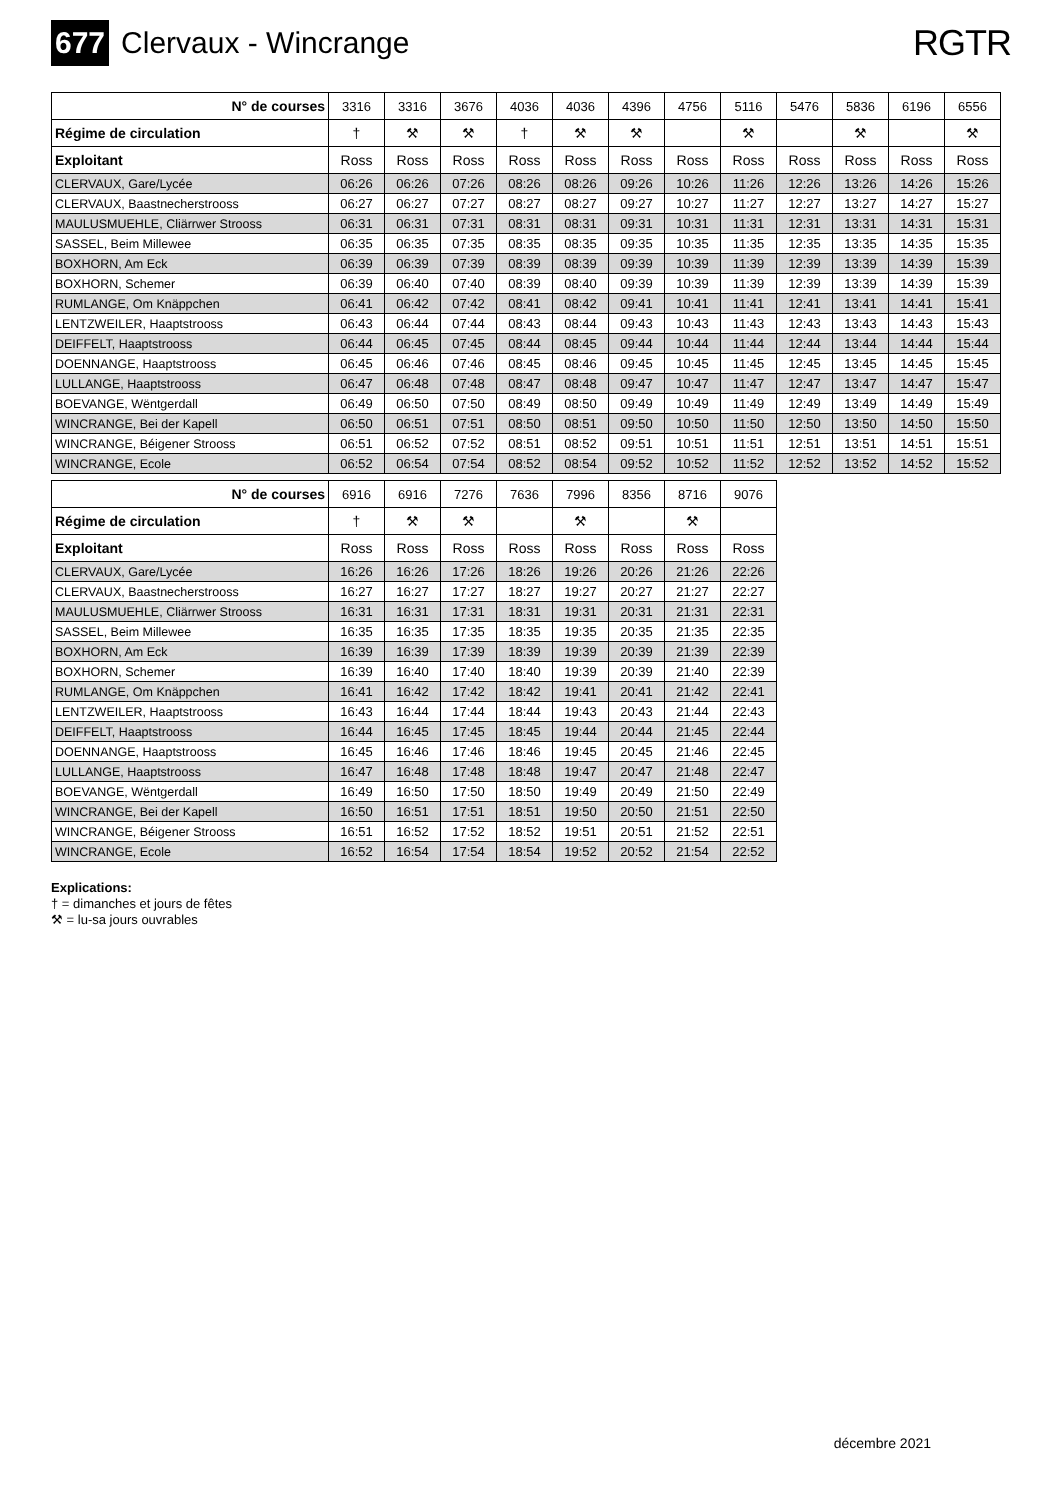677 Clervaux - Wincrange
RGTR
| N° de courses | 3316 | 3316 | 3676 | 4036 | 4036 | 4396 | 4756 | 5116 | 5476 | 5836 | 6196 | 6556 |
| Régime de circulation | † | ⚒ | ⚒ | † | ⚒ | ⚒ | | ⚒ | | ⚒ | | ⚒ |
| Exploitant | Ross | Ross | Ross | Ross | Ross | Ross | Ross | Ross | Ross | Ross | Ross | Ross |
| CLERVAUX, Gare/Lycée | 06:26 | 06:26 | 07:26 | 08:26 | 08:26 | 09:26 | 10:26 | 11:26 | 12:26 | 13:26 | 14:26 | 15:26 |
| CLERVAUX, Baastnecherstrooss | 06:27 | 06:27 | 07:27 | 08:27 | 08:27 | 09:27 | 10:27 | 11:27 | 12:27 | 13:27 | 14:27 | 15:27 |
| MAULUSMUEHLE, Cliärrwer Strooss | 06:31 | 06:31 | 07:31 | 08:31 | 08:31 | 09:31 | 10:31 | 11:31 | 12:31 | 13:31 | 14:31 | 15:31 |
| SASSEL, Beim Millewee | 06:35 | 06:35 | 07:35 | 08:35 | 08:35 | 09:35 | 10:35 | 11:35 | 12:35 | 13:35 | 14:35 | 15:35 |
| BOXHORN, Am Eck | 06:39 | 06:39 | 07:39 | 08:39 | 08:39 | 09:39 | 10:39 | 11:39 | 12:39 | 13:39 | 14:39 | 15:39 |
| BOXHORN, Schemer | 06:39 | 06:40 | 07:40 | 08:39 | 08:40 | 09:39 | 10:39 | 11:39 | 12:39 | 13:39 | 14:39 | 15:39 |
| RUMLANGE, Om Knäppchen | 06:41 | 06:42 | 07:42 | 08:41 | 08:42 | 09:41 | 10:41 | 11:41 | 12:41 | 13:41 | 14:41 | 15:41 |
| LENTZWEILER, Haaptstrooss | 06:43 | 06:44 | 07:44 | 08:43 | 08:44 | 09:43 | 10:43 | 11:43 | 12:43 | 13:43 | 14:43 | 15:43 |
| DEIFFELT, Haaptstrooss | 06:44 | 06:45 | 07:45 | 08:44 | 08:45 | 09:44 | 10:44 | 11:44 | 12:44 | 13:44 | 14:44 | 15:44 |
| DOENNANGE, Haaptstrooss | 06:45 | 06:46 | 07:46 | 08:45 | 08:46 | 09:45 | 10:45 | 11:45 | 12:45 | 13:45 | 14:45 | 15:45 |
| LULLANGE, Haaptstrooss | 06:47 | 06:48 | 07:48 | 08:47 | 08:48 | 09:47 | 10:47 | 11:47 | 12:47 | 13:47 | 14:47 | 15:47 |
| BOEVANGE, Wëntgerdall | 06:49 | 06:50 | 07:50 | 08:49 | 08:50 | 09:49 | 10:49 | 11:49 | 12:49 | 13:49 | 14:49 | 15:49 |
| WINCRANGE, Bei der Kapell | 06:50 | 06:51 | 07:51 | 08:50 | 08:51 | 09:50 | 10:50 | 11:50 | 12:50 | 13:50 | 14:50 | 15:50 |
| WINCRANGE, Béigener Strooss | 06:51 | 06:52 | 07:52 | 08:51 | 08:52 | 09:51 | 10:51 | 11:51 | 12:51 | 13:51 | 14:51 | 15:51 |
| WINCRANGE, Ecole | 06:52 | 06:54 | 07:54 | 08:52 | 08:54 | 09:52 | 10:52 | 11:52 | 12:52 | 13:52 | 14:52 | 15:52 |
| N° de courses | 6916 | 6916 | 7276 | 7636 | 7996 | 8356 | 8716 | 9076 |
| Régime de circulation | † | ⚒ | ⚒ | | ⚒ | | ⚒ | |
| Exploitant | Ross | Ross | Ross | Ross | Ross | Ross | Ross | Ross |
| CLERVAUX, Gare/Lycée | 16:26 | 16:26 | 17:26 | 18:26 | 19:26 | 20:26 | 21:26 | 22:26 |
| CLERVAUX, Baastnecherstrooss | 16:27 | 16:27 | 17:27 | 18:27 | 19:27 | 20:27 | 21:27 | 22:27 |
| MAULUSMUEHLE, Cliärrwer Strooss | 16:31 | 16:31 | 17:31 | 18:31 | 19:31 | 20:31 | 21:31 | 22:31 |
| SASSEL, Beim Millewee | 16:35 | 16:35 | 17:35 | 18:35 | 19:35 | 20:35 | 21:35 | 22:35 |
| BOXHORN, Am Eck | 16:39 | 16:39 | 17:39 | 18:39 | 19:39 | 20:39 | 21:39 | 22:39 |
| BOXHORN, Schemer | 16:39 | 16:40 | 17:40 | 18:40 | 19:39 | 20:39 | 21:40 | 22:39 |
| RUMLANGE, Om Knäppchen | 16:41 | 16:42 | 17:42 | 18:42 | 19:41 | 20:41 | 21:42 | 22:41 |
| LENTZWEILER, Haaptstrooss | 16:43 | 16:44 | 17:44 | 18:44 | 19:43 | 20:43 | 21:44 | 22:43 |
| DEIFFELT, Haaptstrooss | 16:44 | 16:45 | 17:45 | 18:45 | 19:44 | 20:44 | 21:45 | 22:44 |
| DOENNANGE, Haaptstrooss | 16:45 | 16:46 | 17:46 | 18:46 | 19:45 | 20:45 | 21:46 | 22:45 |
| LULLANGE, Haaptstrooss | 16:47 | 16:48 | 17:48 | 18:48 | 19:47 | 20:47 | 21:48 | 22:47 |
| BOEVANGE, Wëntgerdall | 16:49 | 16:50 | 17:50 | 18:50 | 19:49 | 20:49 | 21:50 | 22:49 |
| WINCRANGE, Bei der Kapell | 16:50 | 16:51 | 17:51 | 18:51 | 19:50 | 20:50 | 21:51 | 22:50 |
| WINCRANGE, Béigener Strooss | 16:51 | 16:52 | 17:52 | 18:52 | 19:51 | 20:51 | 21:52 | 22:51 |
| WINCRANGE, Ecole | 16:52 | 16:54 | 17:54 | 18:54 | 19:52 | 20:52 | 21:54 | 22:52 |
Explications:
† = dimanches et jours de fêtes
⚒ = lu-sa jours ouvrables
décembre 2021